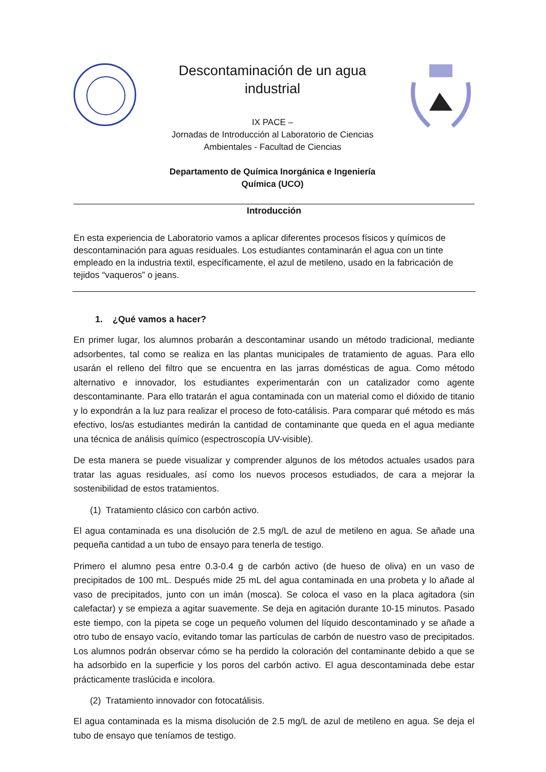Descontaminación de un agua industrial
IX PACE –
Jornadas de Introducción al Laboratorio de Ciencias Ambientales - Facultad de Ciencias
Departamento de Química Inorgánica e Ingeniería Química (UCO)
Introducción
En esta experiencia de Laboratorio vamos a aplicar diferentes procesos físicos y químicos de descontaminación para aguas residuales. Los estudiantes contaminarán el agua con un tinte empleado en la industria textil, específicamente, el azul de metileno, usado en la fabricación de tejidos “vaqueros” o jeans.
1. ¿Qué vamos a hacer?
En primer lugar, los alumnos probarán a descontaminar usando un método tradicional, mediante adsorbentes, tal como se realiza en las plantas municipales de tratamiento de aguas. Para ello usarán el relleno del filtro que se encuentra en las jarras domésticas de agua. Como método alternativo e innovador, los estudiantes experimentarán con un catalizador como agente descontaminante. Para ello tratarán el agua contaminada con un material como el dióxido de titanio y lo expondrán a la luz para realizar el proceso de foto-catálisis. Para comparar qué método es más efectivo, los/as estudiantes medirán la cantidad de contaminante que queda en el agua mediante una técnica de análisis químico (espectroscopía UV-visible).
De esta manera se puede visualizar y comprender algunos de los métodos actuales usados para tratar las aguas residuales, así como los nuevos procesos estudiados, de cara a mejorar la sostenibilidad de estos tratamientos.
(1) Tratamiento clásico con carbón activo.
El agua contaminada es una disolución de 2.5 mg/L de azul de metileno en agua. Se añade una pequeña cantidad a un tubo de ensayo para tenerla de testigo.
Primero el alumno pesa entre 0.3-0.4 g de carbón activo (de hueso de oliva) en un vaso de precipitados de 100 mL. Después mide 25 mL del agua contaminada en una probeta y lo añade al vaso de precipitados, junto con un imán (mosca). Se coloca el vaso en la placa agitadora (sin calefactar) y se empieza a agitar suavemente. Se deja en agitación durante 10-15 minutos. Pasado este tiempo, con la pipeta se coge un pequeño volumen del líquido descontaminado y se añade a otro tubo de ensayo vacío, evitando tomar las partículas de carbón de nuestro vaso de precipitados. Los alumnos podrán observar cómo se ha perdido la coloración del contaminante debido a que se ha adsorbido en la superficie y los poros del carbón activo. El agua descontaminada debe estar prácticamente traslúcida e incolora.
(2) Tratamiento innovador con fotocatálisis.
El agua contaminada es la misma disolución de 2.5 mg/L de azul de metileno en agua. Se deja el tubo de ensayo que teníamos de testigo.